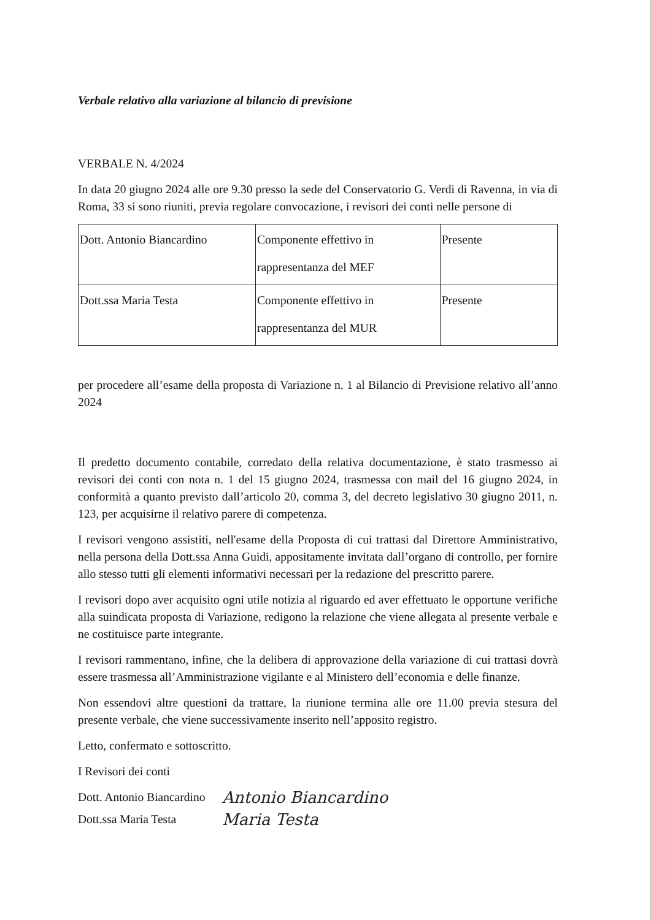Verbale relativo alla variazione al bilancio di previsione
VERBALE N. 4/2024
In data 20 giugno 2024 alle ore 9.30 presso la sede del Conservatorio G. Verdi di Ravenna, in via di Roma, 33 si sono riuniti, previa regolare convocazione, i revisori dei conti nelle persone di
| Dott. Antonio Biancardino | Componente effettivo in rappresentanza del MEF | Presente |
| Dott.ssa Maria Testa | Componente effettivo in rappresentanza del MUR | Presente |
per procedere all’esame della proposta di Variazione n. 1 al Bilancio di Previsione relativo all’anno 2024
Il predetto documento contabile, corredato della relativa documentazione, è stato trasmesso ai revisori dei conti con nota n. 1 del 15 giugno 2024, trasmessa con mail del 16 giugno 2024, in conformità a quanto previsto dall’articolo 20, comma 3, del decreto legislativo 30 giugno 2011, n. 123, per acquisirne il relativo parere di competenza.
I revisori vengono assistiti, nell'esame della Proposta di cui trattasi dal Direttore Amministrativo, nella persona della Dott.ssa Anna Guidi, appositamente invitata dall’organo di controllo, per fornire allo stesso tutti gli elementi informativi necessari per la redazione del prescritto parere.
I revisori dopo aver acquisito ogni utile notizia al riguardo ed aver effettuato le opportune verifiche alla suindicata proposta di Variazione, redigono la relazione che viene allegata al presente verbale e ne costituisce parte integrante.
I revisori rammentano, infine, che la delibera di approvazione della variazione di cui trattasi dovrà essere trasmessa all’Amministrazione vigilante e al Ministero dell’economia e delle finanze.
Non essendovi altre questioni da trattare, la riunione termina alle ore 11.00 previa stesura del presente verbale, che viene successivamente inserito nell’apposito registro.
Letto, confermato e sottoscritto.
I Revisori dei conti
Dott. Antonio Biancardino Antonio Biancardino
Dott.ssa Maria Testa Maria Testa